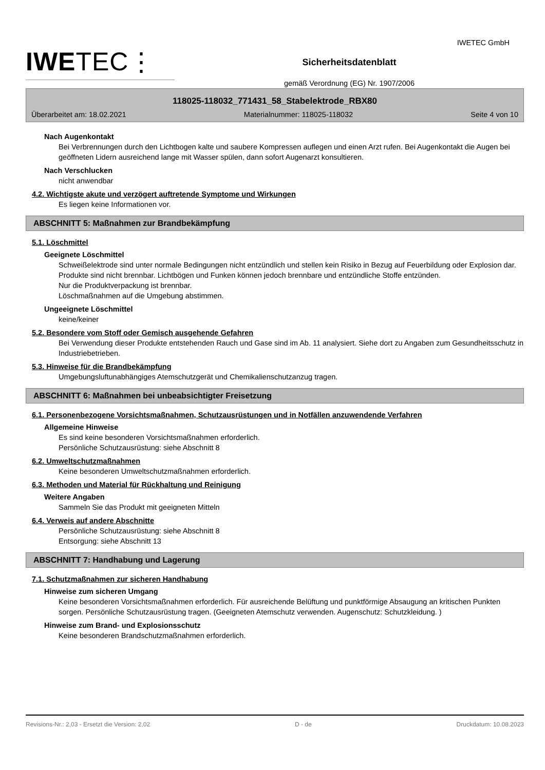IWETEC GmbH
IWETEC⋮
Sicherheitsdatenblatt
gemäß Verordnung (EG) Nr. 1907/2006
118025-118032_771431_58_Stabelektrode_RBX80
Überarbeitet am: 18.02.2021 Materialnummer: 118025-118032 Seite 4 von 10
Nach Augenkontakt
Bei Verbrennungen durch den Lichtbogen kalte und saubere Kompressen auflegen und einen Arzt rufen. Bei Augenkontakt die Augen bei geöffneten Lidern ausreichend lange mit Wasser spülen, dann sofort Augenarzt konsultieren.
Nach Verschlucken
nicht anwendbar
4.2. Wichtigste akute und verzögert auftretende Symptome und Wirkungen
Es liegen keine Informationen vor.
ABSCHNITT 5: Maßnahmen zur Brandbekämpfung
5.1. Löschmittel
Geeignete Löschmittel
Schweißelektrode sind unter normale Bedingungen nicht entzündlich und stellen kein Risiko in Bezug auf Feuerbildung oder Explosion dar.
Produkte sind nicht brennbar. Lichtbögen und Funken können jedoch brennbare und entzündliche Stoffe entzünden.
Nur die Produktverpackung ist brennbar.
Löschmaßnahmen auf die Umgebung abstimmen.
Ungeeignete Löschmittel
keine/keiner
5.2. Besondere vom Stoff oder Gemisch ausgehende Gefahren
Bei Verwendung dieser Produkte entstehenden Rauch und Gase sind im Ab. 11 analysiert. Siehe dort zu Angaben zum Gesundheitsschutz in Industriebetrieben.
5.3. Hinweise für die Brandbekämpfung
Umgebungsluftunabhängiges Atemschutzgerät und Chemikalienschutzanzug tragen.
ABSCHNITT 6: Maßnahmen bei unbeabsichtigter Freisetzung
6.1. Personenbezogene Vorsichtsmaßnahmen, Schutzausrüstungen und in Notfällen anzuwendende Verfahren
Allgemeine Hinweise
Es sind keine besonderen Vorsichtsmaßnahmen erforderlich.
Persönliche Schutzausrüstung: siehe Abschnitt 8
6.2. Umweltschutzmaßnahmen
Keine besonderen Umweltschutzmaßnahmen erforderlich.
6.3. Methoden und Material für Rückhaltung und Reinigung
Weitere Angaben
Sammeln Sie das Produkt mit geeigneten Mitteln
6.4. Verweis auf andere Abschnitte
Persönliche Schutzausrüstung: siehe Abschnitt 8
Entsorgung: siehe Abschnitt 13
ABSCHNITT 7: Handhabung und Lagerung
7.1. Schutzmaßnahmen zur sicheren Handhabung
Hinweise zum sicheren Umgang
Keine besonderen Vorsichtsmaßnahmen erforderlich. Für ausreichende Belüftung und punktförmige Absaugung an kritischen Punkten sorgen. Persönliche Schutzausrüstung tragen. (Geeigneten Atemschutz verwenden. Augenschutz: Schutzkleidung. )
Hinweise zum Brand- und Explosionsschutz
Keine besonderen Brandschutzmaßnahmen erforderlich.
Revisions-Nr.: 2,03 - Ersetzt die Version: 2,02 D - de Druckdatum: 10.08.2023